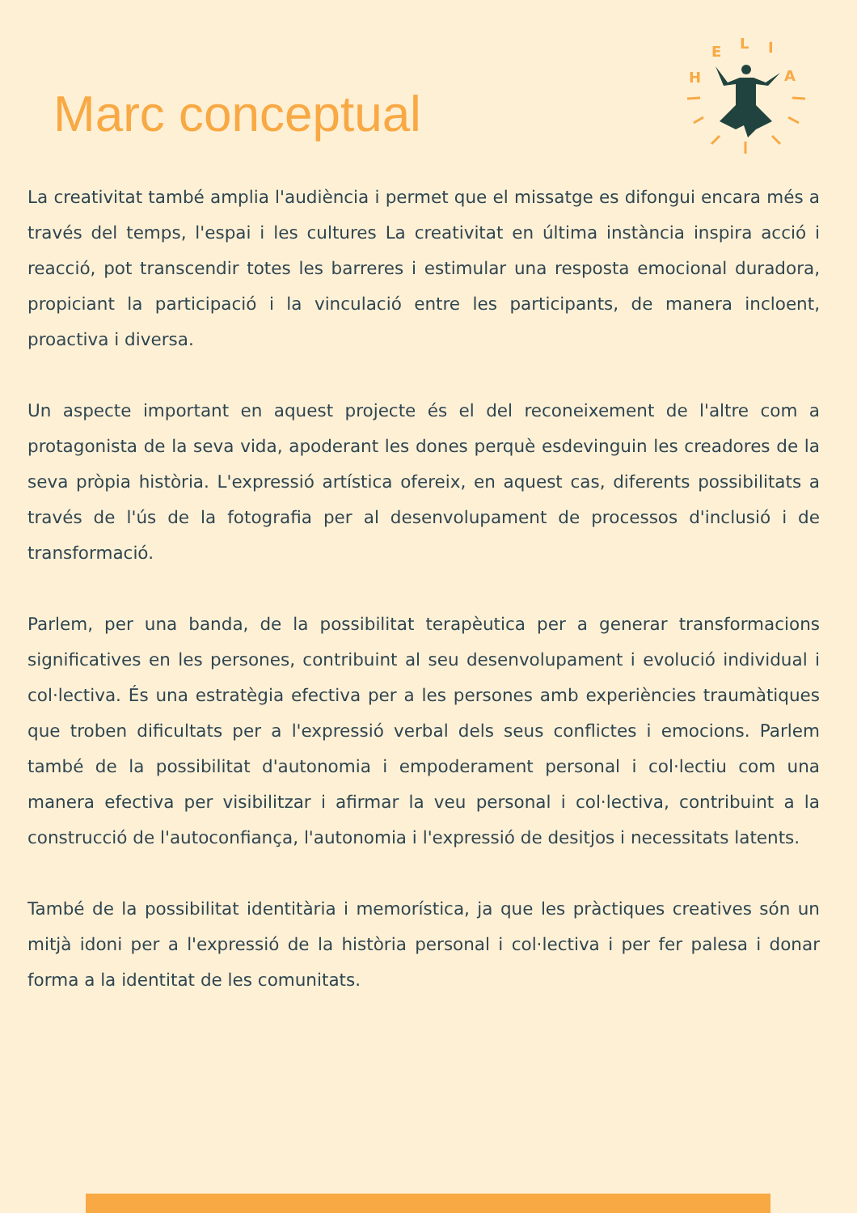Marc conceptual
H
E
L
I
A
La creativitat també amplia l'audiència i permet que el missatge es difongui encara més a través del temps, l'espai i les cultures La creativitat en última instància inspira acció i reacció, pot transcendir totes les barreres i estimular una resposta emocional duradora, propiciant la participació i la vinculació entre les participants, de manera incloent, proactiva i diversa.
Un aspecte important en aquest projecte és el del reconeixement de l'altre com a protagonista de la seva vida, apoderant les dones perquè esdevinguin les creadores de la seva pròpia història. L'expressió artística ofereix, en aquest cas, diferents possibilitats a través de l'ús de la fotografia per al desenvolupament de processos d'inclusió i de transformació.
Parlem, per una banda, de la possibilitat terapèutica per a generar transformacions significatives en les persones, contribuint al seu desenvolupament i evolució individual i col·lectiva. És una estratègia efectiva per a les persones amb experiències traumàtiques que troben dificultats per a l'expressió verbal dels seus conflictes i emocions. Parlem també de la possibilitat d'autonomia i empoderament personal i col·lectiu com una manera efectiva per visibilitzar i afirmar la veu personal i col·lectiva, contribuint a la construcció de l'autoconfiança, l'autonomia i l'expressió de desitjos i necessitats latents.
També de la possibilitat identitària i memorística, ja que les pràctiques creatives són un mitjà idoni per a l'expressió de la història personal i col·lectiva i per fer palesa i donar forma a la identitat de les comunitats.